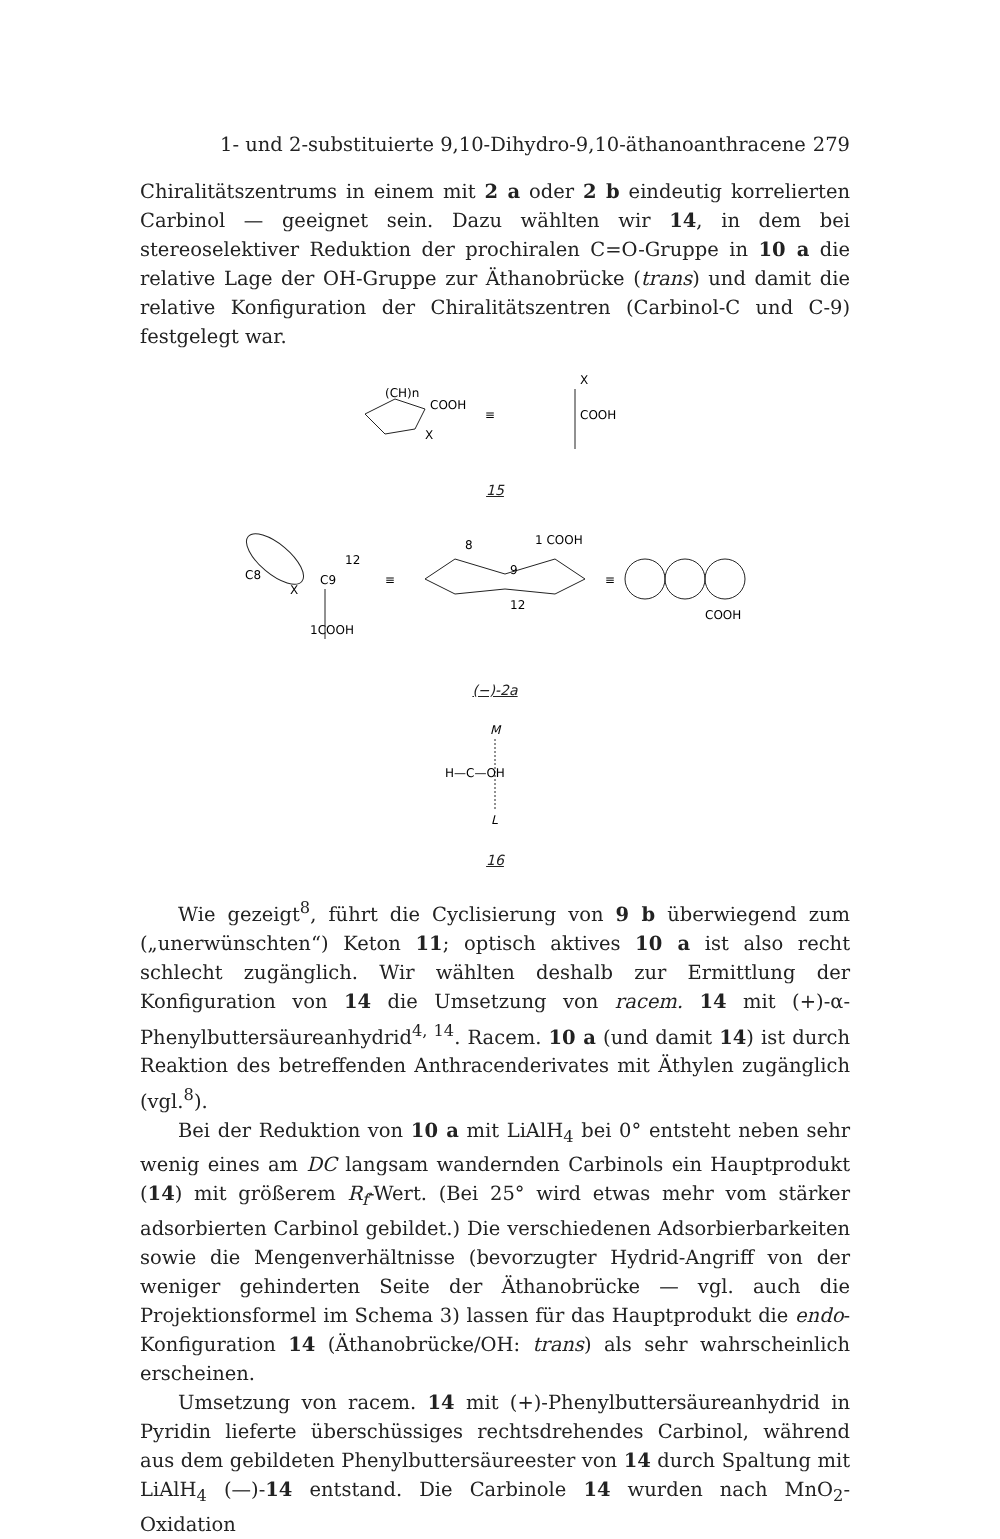1- und 2-substituierte 9,10-Dihydro-9,10-äthanoanthracene 279
Chiralitätszentrums in einem mit 2 a oder 2 b eindeutig korrelierten Carbinol — geeignet sein. Dazu wählten wir 14, in dem bei stereoselektiver Reduktion der prochiralen C=O-Gruppe in 10 a die relative Lage der OH-Gruppe zur Äthanobrücke (trans) und damit die relative Konfiguration der Chiralitätszentren (Carbinol-C und C-9) festgelegt war.
COOH
(CH)n
X
≡
COOH
X
15
C8
C9
12
X
1COOH
≡
8
9
1 COOH
12
≡
COOH
(−)-2a
M
H—C—OH
L
16
Wie gezeigt<sup>8</sup>, führt die Cyclisierung von 9 b überwiegend zum („unerwünschten“) Keton 11; optisch aktives 10 a ist also recht schlecht zugänglich. Wir wählten deshalb zur Ermittlung der Konfiguration von 14 die Umsetzung von racem. 14 mit (+)-α-Phenylbuttersäureanhydrid<sup>4, 14</sup>. Racem. 10 a (und damit 14) ist durch Reaktion des betreffenden Anthracenderivates mit Äthylen zugänglich (vgl.<sup>8</sup>).
Bei der Reduktion von 10 a mit LiAlH<sub>4</sub> bei 0° entsteht neben sehr wenig eines am DC langsam wandernden Carbinols ein Hauptprodukt (14) mit größerem R<sub>f</sub>-Wert. (Bei 25° wird etwas mehr vom stärker adsorbierten Carbinol gebildet.) Die verschiedenen Adsorbierbarkeiten sowie die Mengenverhältnisse (bevorzugter Hydrid-Angriff von der weniger gehinderten Seite der Äthanobrücke — vgl. auch die Projektionsformel im Schema 3) lassen für das Hauptprodukt die endo-Konfiguration 14 (Äthanobrücke/OH: trans) als sehr wahrscheinlich erscheinen.
Umsetzung von racem. 14 mit (+)-Phenylbuttersäureanhydrid in Pyridin lieferte überschüssiges rechtsdrehendes Carbinol, während aus dem gebildeten Phenylbuttersäureester von 14 durch Spaltung mit LiAlH<sub>4</sub> (—)-14 entstand. Die Carbinole 14 wurden nach MnO<sub>2</sub>-Oxidation